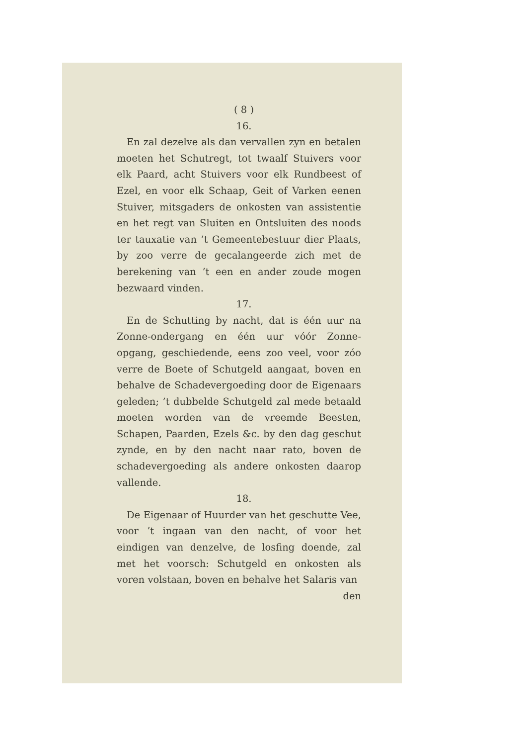( 8 )
16.
En zal dezelve als dan vervallen zyn en betalen moeten het Schutregt, tot twaalf Stuivers voor elk Paard, acht Stuivers voor elk Rundbeest of Ezel, en voor elk Schaap, Geit of Varken eenen Stuiver, mitsgaders de onkosten van assistentie en het regt van Sluiten en Ontsluiten des noods ter tauxatie van ’t Gemeentebestuur dier Plaats, by zoo verre de gecalangeerde zich met de berekening van ’t een en ander zoude mogen bezwaard vinden.
17.
En de Schutting by nacht, dat is één uur na Zonne-ondergang en één uur vóór Zonne-opgang, geschiedende, eens zoo veel, voor zóo verre de Boete of Schutgeld aangaat, boven en behalve de Schadevergoeding door de Eigenaars geleden; ’t dubbelde Schutgeld zal mede betaald moeten worden van de vreemde Beesten, Schapen, Paarden, Ezels &c. by den dag geschut zynde, en by den nacht naar rato, boven de schadevergoeding als andere onkosten daarop vallende.
18.
De Eigenaar of Huurder van het geschutte Vee, voor ’t ingaan van den nacht, of voor het eindigen van denzelve, de losfing doende, zal met het voorsch: Schutgeld en onkosten als voren volstaan, boven en behalve het Salaris van
den